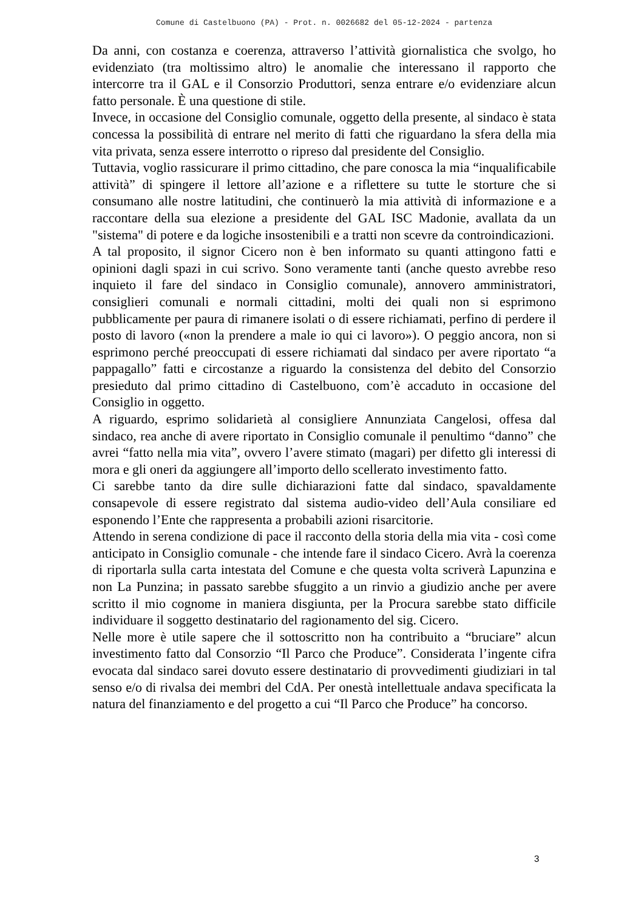Comune di Castelbuono (PA) - Prot. n. 0026682 del 05-12-2024 - partenza
Da anni, con costanza e coerenza, attraverso l’attività giornalistica che svolgo, ho evidenziato (tra moltissimo altro) le anomalie che interessano il rapporto che intercorre tra il GAL e il Consorzio Produttori, senza entrare e/o evidenziare alcun fatto personale. È una questione di stile.
Invece, in occasione del Consiglio comunale, oggetto della presente, al sindaco è stata concessa la possibilità di entrare nel merito di fatti che riguardano la sfera della mia vita privata, senza essere interrotto o ripreso dal presidente del Consiglio.
Tuttavia, voglio rassicurare il primo cittadino, che pare conosca la mia “inqualificabile attività” di spingere il lettore all’azione e a riflettere su tutte le storture che si consumano alle nostre latitudini, che continuerò la mia attività di informazione e a raccontare della sua elezione a presidente del GAL ISC Madonie, avallata da un "sistema" di potere e da logiche insostenibili e a tratti non scevre da controindicazioni.
A tal proposito, il signor Cicero non è ben informato su quanti attingono fatti e opinioni dagli spazi in cui scrivo. Sono veramente tanti (anche questo avrebbe reso inquieto il fare del sindaco in Consiglio comunale), annovero amministratori, consiglieri comunali e normali cittadini, molti dei quali non si esprimono pubblicamente per paura di rimanere isolati o di essere richiamati, perfino di perdere il posto di lavoro («non la prendere a male io qui ci lavoro»). O peggio ancora, non si esprimono perché preoccupati di essere richiamati dal sindaco per avere riportato “a pappagallo” fatti e circostanze a riguardo la consistenza del debito del Consorzio presieduto dal primo cittadino di Castelbuono, com’è accaduto in occasione del Consiglio in oggetto.
A riguardo, esprimo solidarietà al consigliere Annunziata Cangelosi, offesa dal sindaco, rea anche di avere riportato in Consiglio comunale il penultimo “danno” che avrei “fatto nella mia vita”, ovvero l’avere stimato (magari) per difetto gli interessi di mora e gli oneri da aggiungere all’importo dello scellerato investimento fatto.
Ci sarebbe tanto da dire sulle dichiarazioni fatte dal sindaco, spavaldamente consapevole di essere registrato dal sistema audio-video dell’Aula consiliare ed esponendo l’Ente che rappresenta a probabili azioni risarcitorie.
Attendo in serena condizione di pace il racconto della storia della mia vita - così come anticipato in Consiglio comunale - che intende fare il sindaco Cicero. Avrà la coerenza di riportarla sulla carta intestata del Comune e che questa volta scriverà Lapunzina e non La Punzina; in passato sarebbe sfuggito a un rinvio a giudizio anche per avere scritto il mio cognome in maniera disgiunta, per la Procura sarebbe stato difficile individuare il soggetto destinatario del ragionamento del sig. Cicero.
Nelle more è utile sapere che il sottoscritto non ha contribuito a “bruciare” alcun investimento fatto dal Consorzio “Il Parco che Produce”. Considerata l’ingente cifra evocata dal sindaco sarei dovuto essere destinatario di provvedimenti giudiziari in tal senso e/o di rivalsa dei membri del CdA. Per onestà intellettuale andava specificata la natura del finanziamento e del progetto a cui “Il Parco che Produce” ha concorso.
3